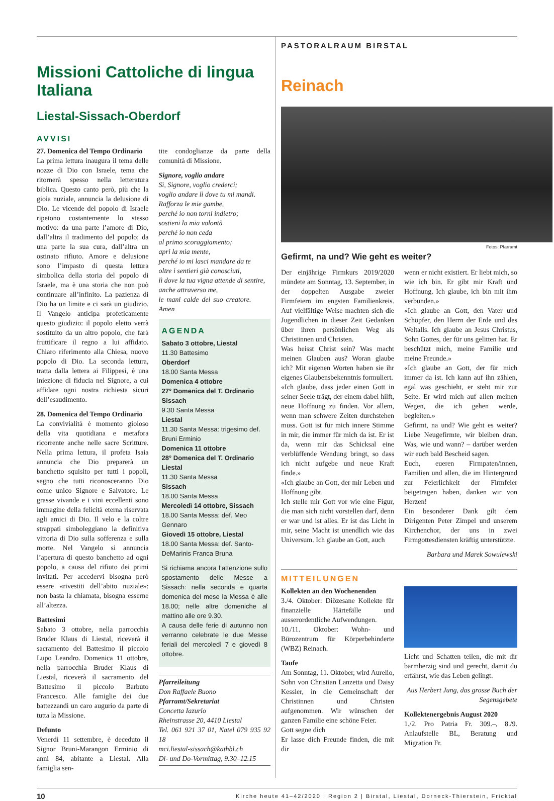Missioni Cattoliche di lingua Italiana
Liestal-Sissach-Oberdorf
AVVISI
27. Domenica del Tempo Ordinario
La prima lettura inaugura il tema delle nozze di Dio con Israele, tema che ritornerà spesso nella letteratura biblica. Questo canto però, più che la gioia nuziale, annuncia la delusione di Dio. Le vicende del popolo di Israele ripetono costantemente lo stesso motivo: da una parte l’amore di Dio, dall’altra il tradimento del popolo; da una parte la sua cura, dall’altra un ostinato rifiuto. Amore e delusione sono l’impasto di questa lettura simbolica della storia del popolo di Israele, ma è una storia che non può continuare all’infinito. La pazienza di Dio ha un limite e ci sarà un giudizio. Il Vangelo anticipa profeticamente questo giudizio: il popolo eletto verrà sostituito da un altro popolo, che farà fruttificare il regno a lui affidato. Chiaro riferimento alla Chiesa, nuovo popolo di Dio. La seconda lettura, tratta dalla lettera ai Filippesi, è una iniezione di fiducia nel Signore, a cui affidare ogni nostra richiesta sicuri dell’esaudimento.
28. Domenica del Tempo Ordinario
La convivialità è momento gioioso della vita quotidiana e metafora ricorrente anche nelle sacre Scritture. Nella prima lettura, il profeta Isaia annuncia che Dio preparerà un banchetto squisito per tutti i popoli, segno che tutti riconosceranno Dio come unico Signore e Salvatore. Le grasse vivande e i vini eccellenti sono immagine della felicità eterna riservata agli amici di Dio. Il velo e la coltre strappati simboleggiano la definitiva vittoria di Dio sulla sofferenza e sulla morte. Nel Vangelo si annuncia l’apertura di questo banchetto ad ogni popolo, a causa del rifiuto dei primi invitati. Per accedervi bisogna però essere «rivestiti dell’abito nuziale»: non basta la chiamata, bisogna esserne all’altezza.
Battesimi
Sabato 3 ottobre, nella parrocchia Bruder Klaus di Liestal, riceverà il sacramento del Battesimo il piccolo Lupo Leandro. Domenica 11 ottobre, nella parrocchia Bruder Klaus di Liestal, riceverà il sacramento del Battesimo il piccolo Barbuto Francesco. Alle famiglie dei due battezzandi un caro augurio da parte di tutta la Missione.
Defunto
Venerdì 11 settembre, è deceduto il Signor Bruni-Marangon Erminio di anni 84, abitante a Liestal. Alla famiglia sen-
tite condoglianze da parte della comunità di Missione.
Signore, voglio andare
Sì, Signore, voglio crederci;
voglio andare lì dove tu mi mandi.
Rafforza le mie gambe,
perché io non torni indietro;
sostieni la mia volontà
perché io non ceda
al primo scoraggiamento;
apri la mia mente,
perché io mi lasci mandare da te
oltre i sentieri già conosciuti,
lì dove la tua vigna attende di sentire,
anche attraverso me,
le mani calde del suo creatore. Amen
AGENDA
Sabato 3 ottobre, Liestal
11.30 Battesimo
Oberdorf
18.00 Santa Messa
Domenica 4 ottobre
27° Domenica del T. Ordinario
Sissach
9.30 Santa Messa
Liestal
11.30 Santa Messa: trigesimo def. Bruni Erminio
Domenica 11 ottobre
28° Domenica del T. Ordinario
Liestal
11.30 Santa Messa
Sissach
18.00 Santa Messa
Mercoledì 14 ottobre, Sissach
18.00 Santa Messa: def. Meo Gennaro
Giovedì 15 ottobre, Liestal
18.00 Santa Messa: def. Santo-DeMarinis Franca Bruna
Si richiama ancora l’attenzione sullo spostamento delle Messe a Sissach: nella seconda e quarta domenica del mese la Messa è alle 18.00; nelle altre domeniche al mattino alle ore 9.30.
A causa delle ferie di autunno non verranno celebrate le due Messe feriali del mercoledì 7 e giovedì 8 ottobre.
Pfarreileitung
Don Raffaele Buono
Pfarramt/Sekretariat
Concetta Iazurlo
Rheinstrasse 20, 4410 Liestal
Tel. 061 921 37 01, Natel 079 935 92 18
mci.liestal-sissach@kathbl.ch
Di- und Do-Vormittag, 9.30–12.15
PASTORALRAUM BIRSTAL
Reinach
Fotos: Pfarramt
Gefirmt, na und? Wie geht es weiter?
Der einjährige Firmkurs 2019/2020 mündete am Sonntag, 13. September, in der doppelten Ausgabe zweier Firmfeiern im engsten Familienkreis. Auf vielfältige Weise machten sich die Jugendlichen in dieser Zeit Gedanken über ihren persönlichen Weg als Christinnen und Christen.
Was heisst Christ sein? Was macht meinen Glauben aus? Woran glaube ich? Mit eigenen Worten haben sie ihr eigenes Glaubensbekenntnis formuliert.
«Ich glaube, dass jeder einen Gott in seiner Seele trägt, der einem dabei hilft, neue Hoffnung zu finden. Vor allem, wenn man schwere Zeiten durchstehen muss. Gott ist für mich innere Stimme in mir, die immer für mich da ist. Er ist da, wenn mir das Schicksal eine verblüffende Wendung bringt, so dass ich nicht aufgebe und neue Kraft finde.»
«Ich glaube an Gott, der mir Leben und Hoffnung gibt.
Ich stelle mir Gott vor wie eine Figur, die man sich nicht vorstellen darf, denn er war und ist alles. Er ist das Licht in mir, seine Macht ist unendlich wie das Universum. Ich glaube an Gott, auch
wenn er nicht existiert. Er liebt mich, so wie ich bin. Er gibt mir Kraft und Hoffnung. Ich glaube, ich bin mit ihm verbunden.»
«Ich glaube an Gott, den Vater und Schöpfer, den Herrn der Erde und des Weltalls. Ich glaube an Jesus Christus, Sohn Gottes, der für uns gelitten hat. Er beschützt mich, meine Familie und meine Freunde.»
«Ich glaube an Gott, der für mich immer da ist. Ich kann auf ihn zählen, egal was geschieht, er steht mir zur Seite. Er wird mich auf allen meinen Wegen, die ich gehen werde, begleiten.»
Gefirmt, na und? Wie geht es weiter? Liebe Neugefirmte, wir bleiben dran. Was, wie und wann? – darüber werden wir euch bald Bescheid sagen.
Euch, eueren Firmpaten/innen, Familien und allen, die im Hintergrund zur Feierlichkeit der Firmfeier beigetragen haben, danken wir von Herzen!
Ein besonderer Dank gilt dem Dirigenten Peter Zimpel und unserem Kirchenchor, der uns in zwei Firmgottesdiensten kräftig unterstützte.
Barbara und Marek Sowulewski
MITTEILUNGEN
Kollekten an den Wochenenden
3./4. Oktober: Diözesane Kollekte für finanzielle Härtefälle und ausserordentliche Aufwendungen.
10./11. Oktober: Wohn- und Bürozentrum für Körperbehinderte (WBZ) Reinach.
Taufe
Am Sonntag, 11. Oktober, wird Aurelio, Sohn von Christian Lanzetta und Daisy Kessler, in die Gemeinschaft der Christinnen und Christen aufgenommen. Wir wünschen der ganzen Familie eine schöne Feier.
Gott segne dich
Er lasse dich Freunde finden, die mit dir
Licht und Schatten teilen, die mit dir barmherzig sind und gerecht, damit du erfährst, wie das Leben gelingt.
Aus Herbert Jung, das grosse Buch der Segensgebete
Kollektenergebnis August 2020
1./2. Pro Patria Fr. 309.–, 8./9. Anlaufstelle BL, Beratung und Migration Fr.
10 Kirche heute 41–42/2020 | Region 2 | Birstal, Liestal, Dorneck-Thierstein, Fricktal